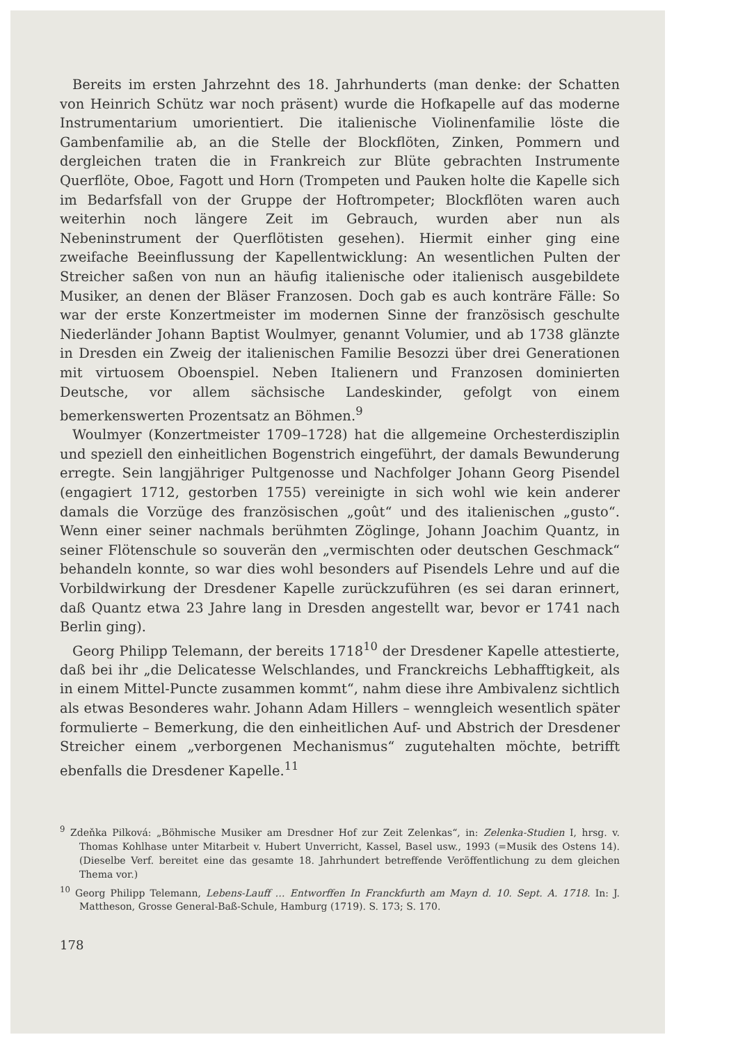Bereits im ersten Jahrzehnt des 18. Jahrhunderts (man denke: der Schatten von Heinrich Schütz war noch präsent) wurde die Hofkapelle auf das moderne Instrumentarium umorientiert. Die italienische Violinenfamilie löste die Gambenfamilie ab, an die Stelle der Blockflöten, Zinken, Pommern und dergleichen traten die in Frankreich zur Blüte gebrachten Instrumente Querflöte, Oboe, Fagott und Horn (Trompeten und Pauken holte die Kapelle sich im Bedarfsfall von der Gruppe der Hoftrompeter; Blockflöten waren auch weiterhin noch längere Zeit im Gebrauch, wurden aber nun als Nebeninstrument der Querflötisten gesehen). Hiermit einher ging eine zweifache Beeinflussung der Kapellentwicklung: An wesentlichen Pulten der Streicher saßen von nun an häufig italienische oder italienisch ausgebildete Musiker, an denen der Bläser Franzosen. Doch gab es auch konträre Fälle: So war der erste Konzertmeister im modernen Sinne der französisch geschulte Niederländer Johann Baptist Woulmyer, genannt Volumier, und ab 1738 glänzte in Dresden ein Zweig der italienischen Familie Besozzi über drei Generationen mit virtuosem Oboenspiel. Neben Italienern und Franzosen dominierten Deutsche, vor allem sächsische Landeskinder, gefolgt von einem bemerkenswerten Prozentsatz an Böhmen.<sup>9</sup>
Woulmyer (Konzertmeister 1709–1728) hat die allgemeine Orchesterdisziplin und speziell den einheitlichen Bogenstrich eingeführt, der damals Bewunderung erregte. Sein langjähriger Pultgenosse und Nachfolger Johann Georg Pisendel (engagiert 1712, gestorben 1755) vereinigte in sich wohl wie kein anderer damals die Vorzüge des französischen „goût“ und des italienischen „gusto“. Wenn einer seiner nachmals berühmten Zöglinge, Johann Joachim Quantz, in seiner Flötenschule so souverän den „vermischten oder deutschen Geschmack“ behandeln konnte, so war dies wohl besonders auf Pisendels Lehre und auf die Vorbildwirkung der Dresdener Kapelle zurückzuführen (es sei daran erinnert, daß Quantz etwa 23 Jahre lang in Dresden angestellt war, bevor er 1741 nach Berlin ging).
Georg Philipp Telemann, der bereits 1718<sup>10</sup> der Dresdener Kapelle attestierte, daß bei ihr „die Delicatesse Welschlandes, und Franckreichs Lebhafftigkeit, als in einem Mittel-Puncte zusammen kommt“, nahm diese ihre Ambivalenz sichtlich als etwas Besonderes wahr. Johann Adam Hillers – wenngleich wesentlich später formulierte – Bemerkung, die den einheitlichen Auf- und Abstrich der Dresdener Streicher einem „verborgenen Mechanismus“ zugutehalten möchte, betrifft ebenfalls die Dresdener Kapelle.<sup>11</sup>
<sup>9</sup> Zdeňka Pilková: „Böhmische Musiker am Dresdner Hof zur Zeit Zelenkas“, in: Zelenka-Studien I, hrsg. v. Thomas Kohlhase unter Mitarbeit v. Hubert Unverricht, Kassel, Basel usw., 1993 (=Musik des Ostens 14). (Dieselbe Verf. bereitet eine das gesamte 18. Jahrhundert betreffende Veröffentlichung zu dem gleichen Thema vor.)
<sup>10</sup> Georg Philipp Telemann, Lebens-Lauff … Entworffen In Franckfurth am Mayn d. 10. Sept. A. 1718. In: J. Mattheson, Grosse General-Baß-Schule, Hamburg (1719). S. 173; S. 170.
178